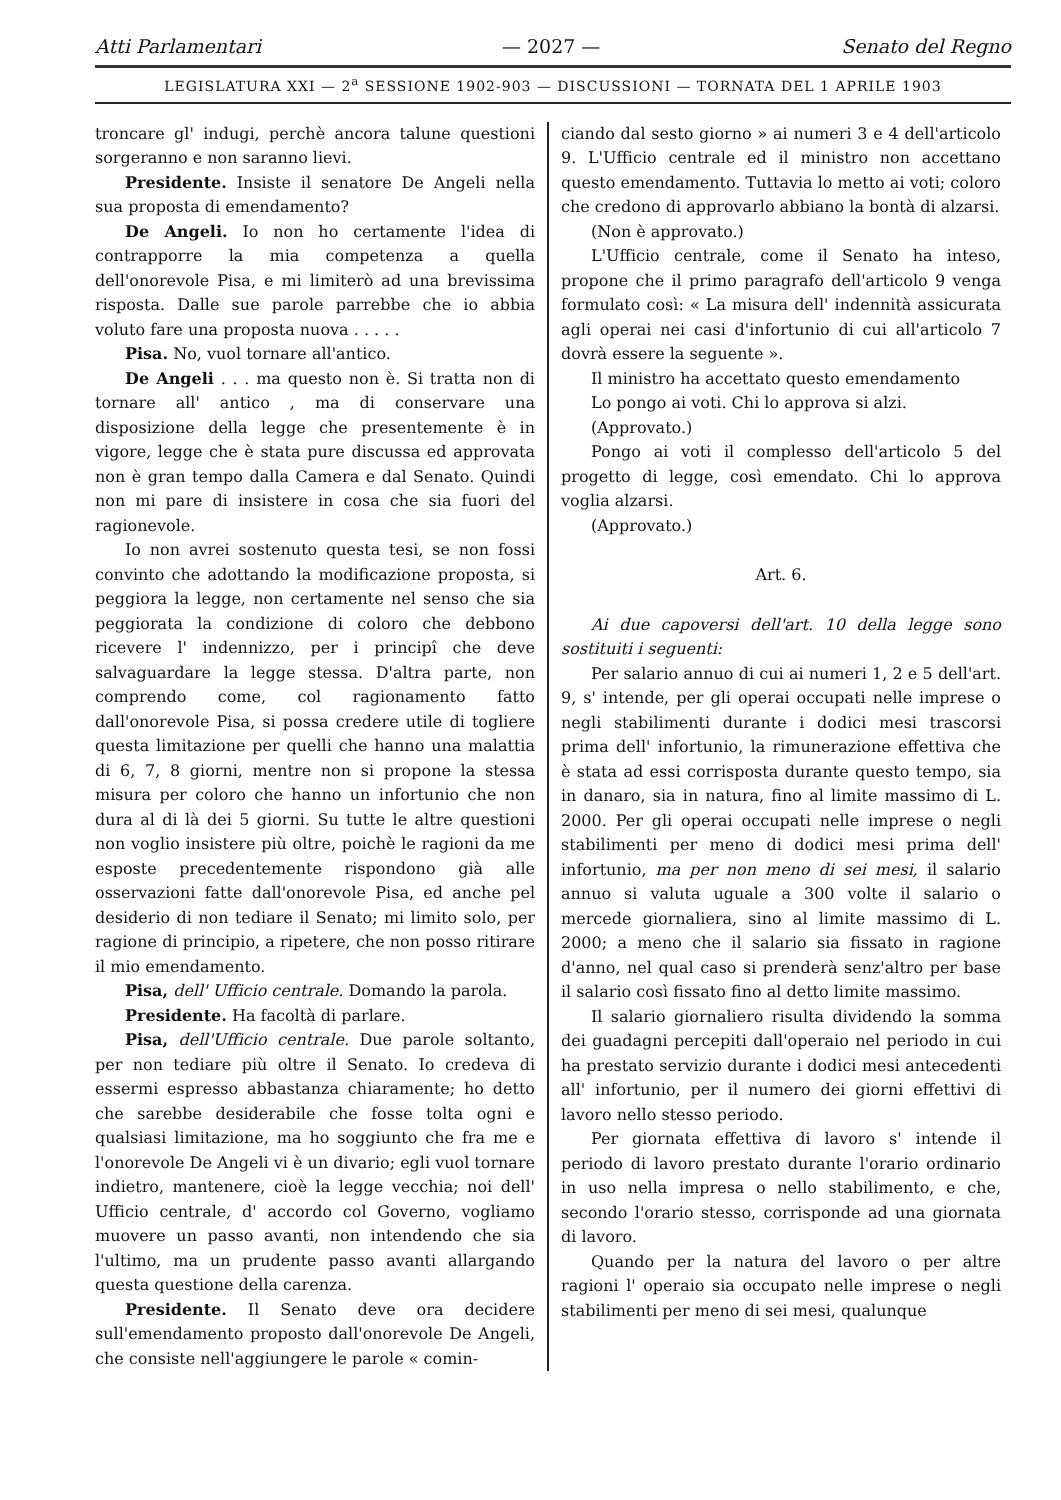Atti Parlamentari — 2027 — Senato del Regno
LEGISLATURA XXI — 2<sup>a</sup> SESSIONE 1902-903 — DISCUSSIONI — TORNATA DEL 1 APRILE 1903
troncare gl' indugi, perchè ancora talune questioni sorgeranno e non saranno lievi.
Presidente. Insiste il senatore De Angeli nella sua proposta di emendamento?
De Angeli. Io non ho certamente l'idea di contrapporre la mia competenza a quella dell'onorevole Pisa, e mi limiterò ad una brevissima risposta. Dalle sue parole parrebbe che io abbia voluto fare una proposta nuova . . . . .
Pisa. No, vuol tornare all'antico.
De Angeli . . . ma questo non è. Si tratta non di tornare all' antico , ma di conservare una disposizione della legge che presentemente è in vigore, legge che è stata pure discussa ed approvata non è gran tempo dalla Camera e dal Senato. Quindi non mi pare di insistere in cosa che sia fuori del ragionevole.
Io non avrei sostenuto questa tesi, se non fossi convinto che adottando la modificazione proposta, si peggiora la legge, non certamente nel senso che sia peggiorata la condizione di coloro che debbono ricevere l' indennizzo, per i principî che deve salvaguardare la legge stessa. D'altra parte, non comprendo come, col ragionamento fatto dall'onorevole Pisa, si possa credere utile di togliere questa limitazione per quelli che hanno una malattia di 6, 7, 8 giorni, mentre non si propone la stessa misura per coloro che hanno un infortunio che non dura al di là dei 5 giorni. Su tutte le altre questioni non voglio insistere più oltre, poichè le ragioni da me esposte precedentemente rispondono già alle osservazioni fatte dall'onorevole Pisa, ed anche pel desiderio di non tediare il Senato; mi limito solo, per ragione di principio, a ripetere, che non posso ritirare il mio emendamento.
Pisa, dell' Ufficio centrale. Domando la parola.
Presidente. Ha facoltà di parlare.
Pisa, dell'Ufficio centrale. Due parole soltanto, per non tediare più oltre il Senato. Io credeva di essermi espresso abbastanza chiaramente; ho detto che sarebbe desiderabile che fosse tolta ogni e qualsiasi limitazione, ma ho soggiunto che fra me e l'onorevole De Angeli vi è un divario; egli vuol tornare indietro, mantenere, cioè la legge vecchia; noi dell' Ufficio centrale, d' accordo col Governo, vogliamo muovere un passo avanti, non intendendo che sia l'ultimo, ma un prudente passo avanti allargando questa questione della carenza.
Presidente. Il Senato deve ora decidere sull'emendamento proposto dall'onorevole De Angeli, che consiste nell'aggiungere le parole « comin-
ciando dal sesto giorno » ai numeri 3 e 4 dell'articolo 9. L'Ufficio centrale ed il ministro non accettano questo emendamento. Tuttavia lo metto ai voti; coloro che credono di approvarlo abbiano la bontà di alzarsi.
(Non è approvato.)
L'Ufficio centrale, come il Senato ha inteso, propone che il primo paragrafo dell'articolo 9 venga formulato così: « La misura dell' indennità assicurata agli operai nei casi d'infortunio di cui all'articolo 7 dovrà essere la seguente ».
Il ministro ha accettato questo emendamento
Lo pongo ai voti. Chi lo approva si alzi.
(Approvato.)
Pongo ai voti il complesso dell'articolo 5 del progetto di legge, così emendato. Chi lo approva voglia alzarsi.
(Approvato.)
Art. 6.
Ai due capoversi dell'art. 10 della legge sono sostituiti i seguenti:
Per salario annuo di cui ai numeri 1, 2 e 5 dell'art. 9, s' intende, per gli operai occupati nelle imprese o negli stabilimenti durante i dodici mesi trascorsi prima dell' infortunio, la rimunerazione effettiva che è stata ad essi corrisposta durante questo tempo, sia in danaro, sia in natura, fino al limite massimo di L. 2000. Per gli operai occupati nelle imprese o negli stabilimenti per meno di dodici mesi prima dell' infortunio, ma per non meno di sei mesi, il salario annuo si valuta uguale a 300 volte il salario o mercede giornaliera, sino al limite massimo di L. 2000; a meno che il salario sia fissato in ragione d'anno, nel qual caso si prenderà senz'altro per base il salario così fissato fino al detto limite massimo.
Il salario giornaliero risulta dividendo la somma dei guadagni percepiti dall'operaio nel periodo in cui ha prestato servizio durante i dodici mesi antecedenti all' infortunio, per il numero dei giorni effettivi di lavoro nello stesso periodo.
Per giornata effettiva di lavoro s' intende il periodo di lavoro prestato durante l'orario ordinario in uso nella impresa o nello stabilimento, e che, secondo l'orario stesso, corrisponde ad una giornata di lavoro.
Quando per la natura del lavoro o per altre ragioni l' operaio sia occupato nelle imprese o negli stabilimenti per meno di sei mesi, qualunque